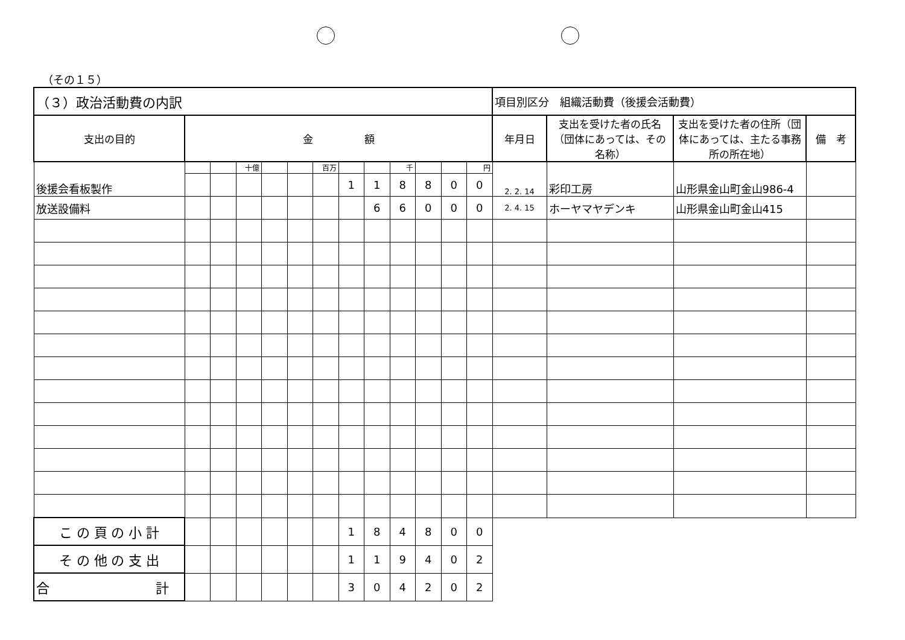（その１５）
| （３）政治活動費の内訳 | | | | | | | | | | | | | 項目別区分 組織活動費（後援会活動費） | | | |
| 支出の目的 | 金 額 | | | | | | | | | | | | 年月日 | 支出を受けた者の氏名（団体にあっては、その名称） | 支出を受けた者の住所（団体にあっては、主たる事務所の所在地） | 備 考 |
| 後援会看板製作 | | | 十億 | | | 百万 | | | 千 | | | 円 | 2. 2. 14 | 彩印工房 | 山形県金山町金山986-4 | |
| | | | | | | | 1 | 1 | 8 | 8 | 0 | 0 | | | | |
| 放送設備料 | | | | | | | | 6 | 6 | 0 | 0 | 0 | 2. 4. 15 | ホーヤマヤデンキ | 山形県金山町金山415 | |
| こ の 頁 の 小 計 | | | | | | | 1 | 8 | 4 | 8 | 0 | 0 | | | | |
| そ の 他 の 支 出 | | | | | | | 1 | 1 | 9 | 4 | 0 | 2 | | | | |
| 合 計 | | | | | | | 3 | 0 | 4 | 2 | 0 | 2 | | | | |